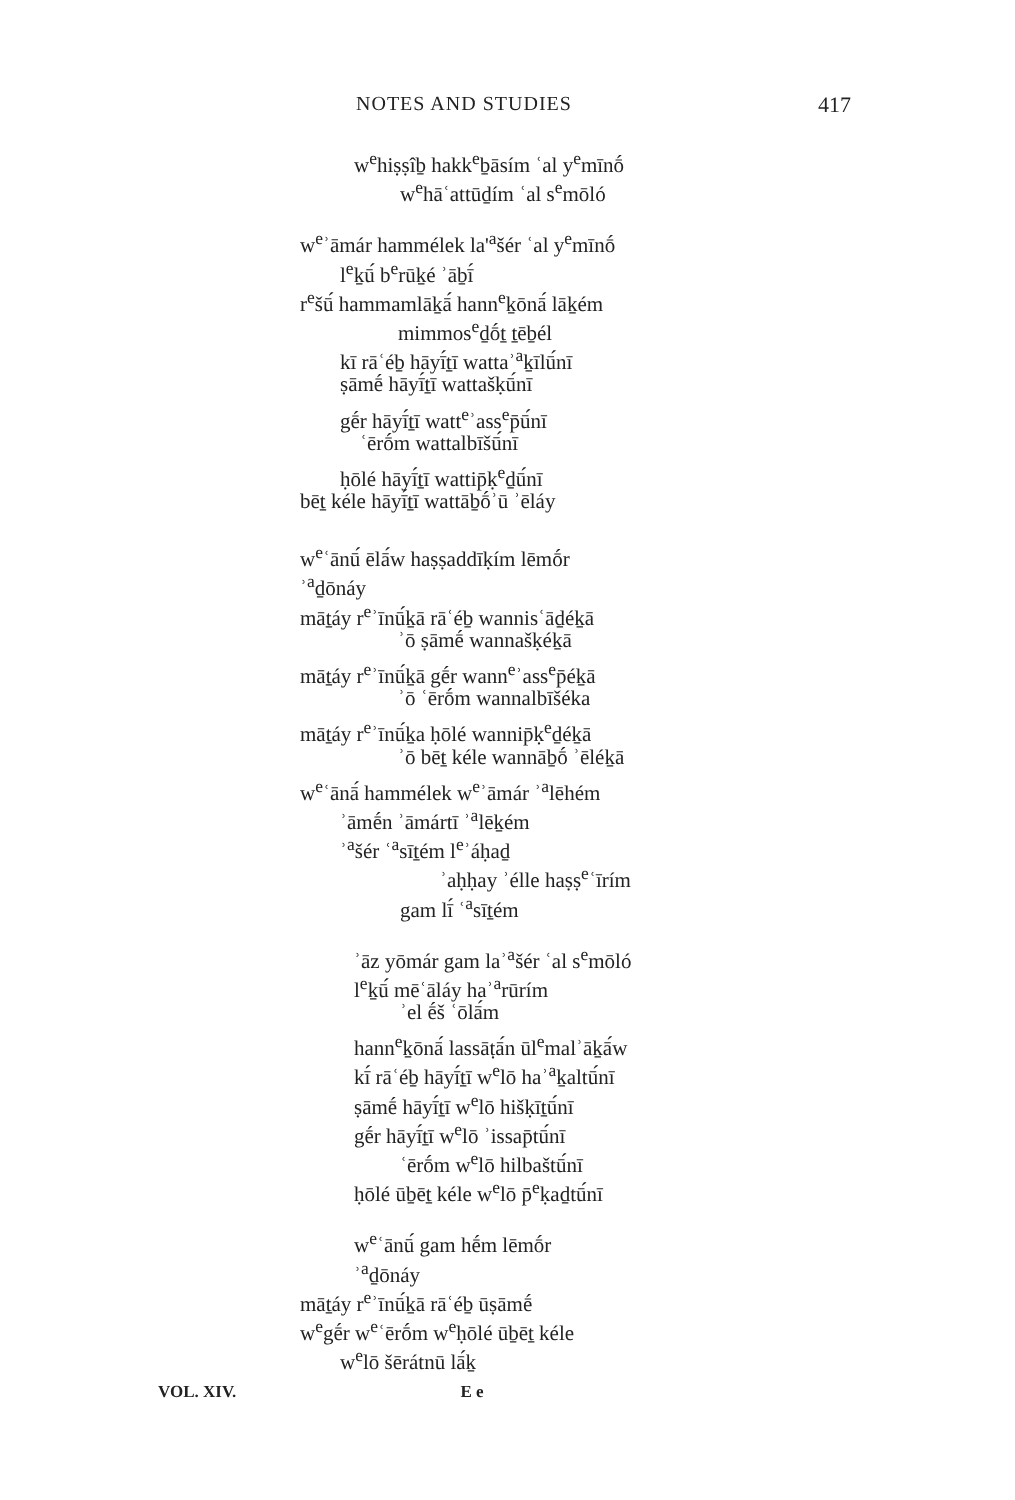NOTES AND STUDIES 417
w<sup>e</sup>hiṣṣîḇ hakk<sup>e</sup>ḇāsím ʿal y<sup>e</sup>mīnṓ
w<sup>e</sup>hāʿattūḏím ʿal s<sup>e</sup>mōló
w<sup>e</sup>ʾāmár hammélek la'<sup>a</sup>šér ʿal y<sup>e</sup>mīnṓ
l<sup>e</sup>ḵū́ b<sup>e</sup>rūḵé ʾāḇī́
r<sup>e</sup>šū́ hammamlāḵā́ hann<sup>e</sup>ḵōnā́ lāḵém
mimmos<sup>e</sup>ḏṓṯ ṯēḇél
kī rāʿéḇ hāyī́ṯī wattaʾ<sup>a</sup>ḵīlū́nī
ṣāmḗ hāyī́ṯī wattašḳū́nī
gḗr hāyī́ṯī watt<sup>e</sup>ʾass<sup>e</sup>p̄ū́nī
ʿērṓm wattalbīšū́nī
ḥōlé hāyī́ṯī wattip̄ḳ<sup>e</sup>ḏū́nī
bēṯ kéle hāyī́ṯī wattāḇṓʾū ʾēláy
w<sup>e</sup>ʿānū́ ēlā́w haṣṣaddīḳím lēmṓr
ʾ<sup>a</sup>ḏōnáy
māṯáy r<sup>e</sup>ʾīnū́ḵā rāʿéḇ wannisʿāḏéḵā
ʾō ṣāmḗ wannašḳéḵā
māṯáy r<sup>e</sup>ʾīnū́ḵā gḗr wann<sup>e</sup>ʾass<sup>e</sup>p̄éḵā
ʾō ʿērṓm wannalbīšéka
māṯáy r<sup>e</sup>ʾīnū́ḵa ḥōlé wannip̄ḳ<sup>e</sup>ḏéḵā
ʾō bēṯ kéle wannāḇṓ ʾēléḵā
w<sup>e</sup>ʿānā́ hammélek w<sup>e</sup>ʾāmár ʾ<sup>a</sup>lēhém
ʾāmḗn ʾāmártī ʾ<sup>a</sup>lēḵém
ʾ<sup>a</sup>šér ʿ<sup>a</sup>sīṯém l<sup>e</sup>ʾáḥaḏ
ʾaḥḥay ʾélle haṣṣ<sup>e</sup>ʿīrím
gam lī́ ʿ<sup>a</sup>sīṯém
ʾāz yōmár gam laʾ<sup>a</sup>šér ʿal s<sup>e</sup>mōló
l<sup>e</sup>ḵū́ mēʿāláy haʾ<sup>a</sup>rūrím
ʾel ḗš ʿōlā́m
hann<sup>e</sup>ḵōnā́ lassāṭā́n ūl<sup>e</sup>malʾāḵā́w
kī́ rāʿéḇ hāyī́ṯī w<sup>e</sup>lō haʾ<sup>a</sup>ḵaltū́nī
ṣāmḗ hāyī́ṯī w<sup>e</sup>lō hišḳīṯū́nī
gḗr hāyī́ṯī w<sup>e</sup>lō ʾissap̄tū́nī
ʿērṓm w<sup>e</sup>lō hilbaštū́nī
ḥōlé ūḇēṯ kéle w<sup>e</sup>lō p̄<sup>e</sup>ḳaḏtū́nī
w<sup>e</sup>ʿānū́ gam hḗm lēmṓr
ʾ<sup>a</sup>ḏōnáy
māṯáy r<sup>e</sup>ʾīnū́ḵā rāʿéḇ ūṣāmḗ
w<sup>e</sup>gḗr w<sup>e</sup>ʿērṓm w<sup>e</sup>ḥōlé ūḇēṯ kéle
w<sup>e</sup>lō šērátnū lā́ḵ
VOL. XIV. E e